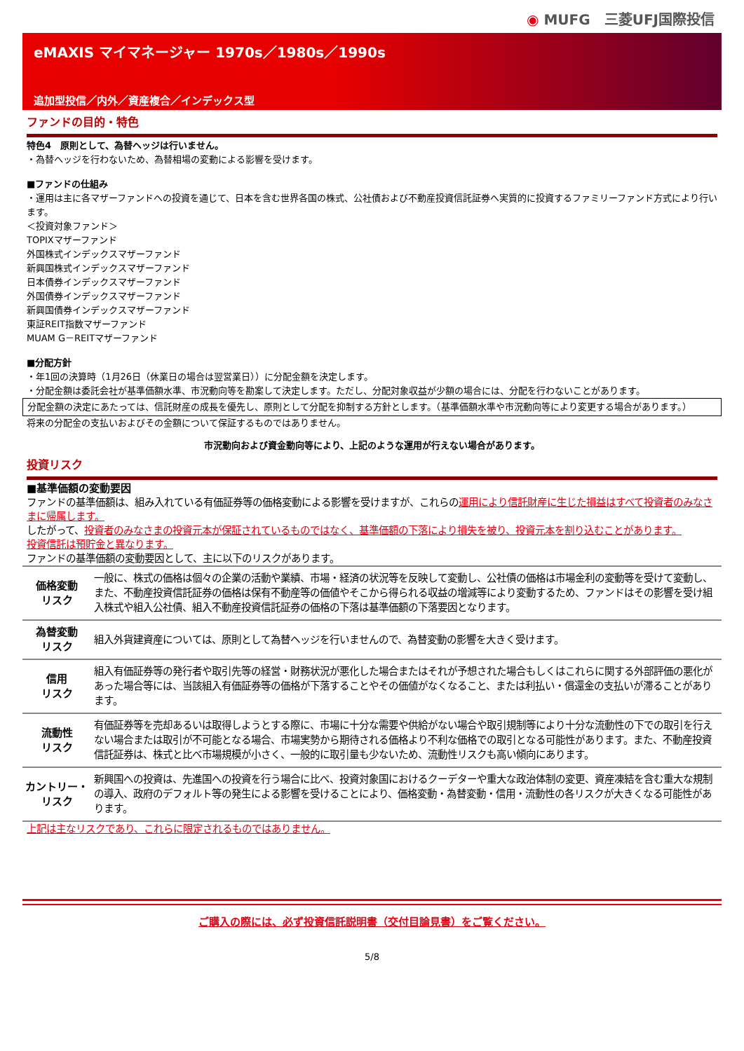◉ MUFG　三菱UFJ国際投信
eMAXIS マイマネージャー 1970s／1980s／1990s
追加型投信／内外／資産複合／インデックス型
ファンドの目的・特色
特色4　原則として、為替ヘッジは行いません。
・為替ヘッジを行わないため、為替相場の変動による影響を受けます。
■ファンドの仕組み
・運用は主に各マザーファンドへの投資を通じて、日本を含む世界各国の株式、公社債および不動産投資信託証券へ実質的に投資するファミリーファンド方式により行います。
＜投資対象ファンド＞
TOPIXマザーファンド
外国株式インデックスマザーファンド
新興国株式インデックスマザーファンド
日本債券インデックスマザーファンド
外国債券インデックスマザーファンド
新興国債券インデックスマザーファンド
東証REIT指数マザーファンド
MUAM G－REITマザーファンド
■分配方針
・年1回の決算時（1月26日（休業日の場合は翌営業日））に分配金額を決定します。
・分配金額は委託会社が基準価額水準、市況動向等を勘案して決定します。ただし、分配対象収益が少額の場合には、分配を行わないことがあります。
分配金額の決定にあたっては、信託財産の成長を優先し、原則として分配を抑制する方針とします。（基準価額水準や市況動向等により変更する場合があります。）
将来の分配金の支払いおよびその金額について保証するものではありません。
市況動向および資金動向等により、上記のような運用が行えない場合があります。
投資リスク
■基準価額の変動要因
ファンドの基準価額は、組み入れている有価証券等の価格変動による影響を受けますが、これらの運用により信託財産に生じた損益はすべて投資者のみなさまに帰属します。
したがって、投資者のみなさまの投資元本が保証されているものではなく、基準価額の下落により損失を被り、投資元本を割り込むことがあります。
投資信託は預貯金と異なります。
ファンドの基準価額の変動要因として、主に以下のリスクがあります。
| 価格変動 リスク | 一般に、株式の価格は個々の企業の活動や業績、市場・経済の状況等を反映して変動し、公社債の価格は市場金利の変動等を受けて変動し、また、不動産投資信託証券の価格は保有不動産等の価値やそこから得られる収益の増減等により変動するため、ファンドはその影響を受け組入株式や組入公社債、組入不動産投資信託証券の価格の下落は基準価額の下落要因となります。 |
| 為替変動 リスク | 組入外貨建資産については、原則として為替ヘッジを行いませんので、為替変動の影響を大きく受けます。 |
| 信用 リスク | 組入有価証券等の発行者や取引先等の経営・財務状況が悪化した場合またはそれが予想された場合もしくはこれらに関する外部評価の悪化があった場合等には、当該組入有価証券等の価格が下落することやその価値がなくなること、または利払い・償還金の支払いが滞ることがあります。 |
| 流動性 リスク | 有価証券等を売却あるいは取得しようとする際に、市場に十分な需要や供給がない場合や取引規制等により十分な流動性の下での取引を行えない場合または取引が不可能となる場合、市場実勢から期待される価格より不利な価格での取引となる可能性があります。また、不動産投資信託証券は、株式と比べ市場規模が小さく、一般的に取引量も少ないため、流動性リスクも高い傾向にあります。 |
| カントリー・ リスク | 新興国への投資は、先進国への投資を行う場合に比べ、投資対象国におけるクーデターや重大な政治体制の変更、資産凍結を含む重大な規制の導入、政府のデフォルト等の発生による影響を受けることにより、価格変動・為替変動・信用・流動性の各リスクが大きくなる可能性があります。 |
上記は主なリスクであり、これらに限定されるものではありません。
ご購入の際には、必ず投資信託説明書（交付目論見書）をご覧ください。
5/8